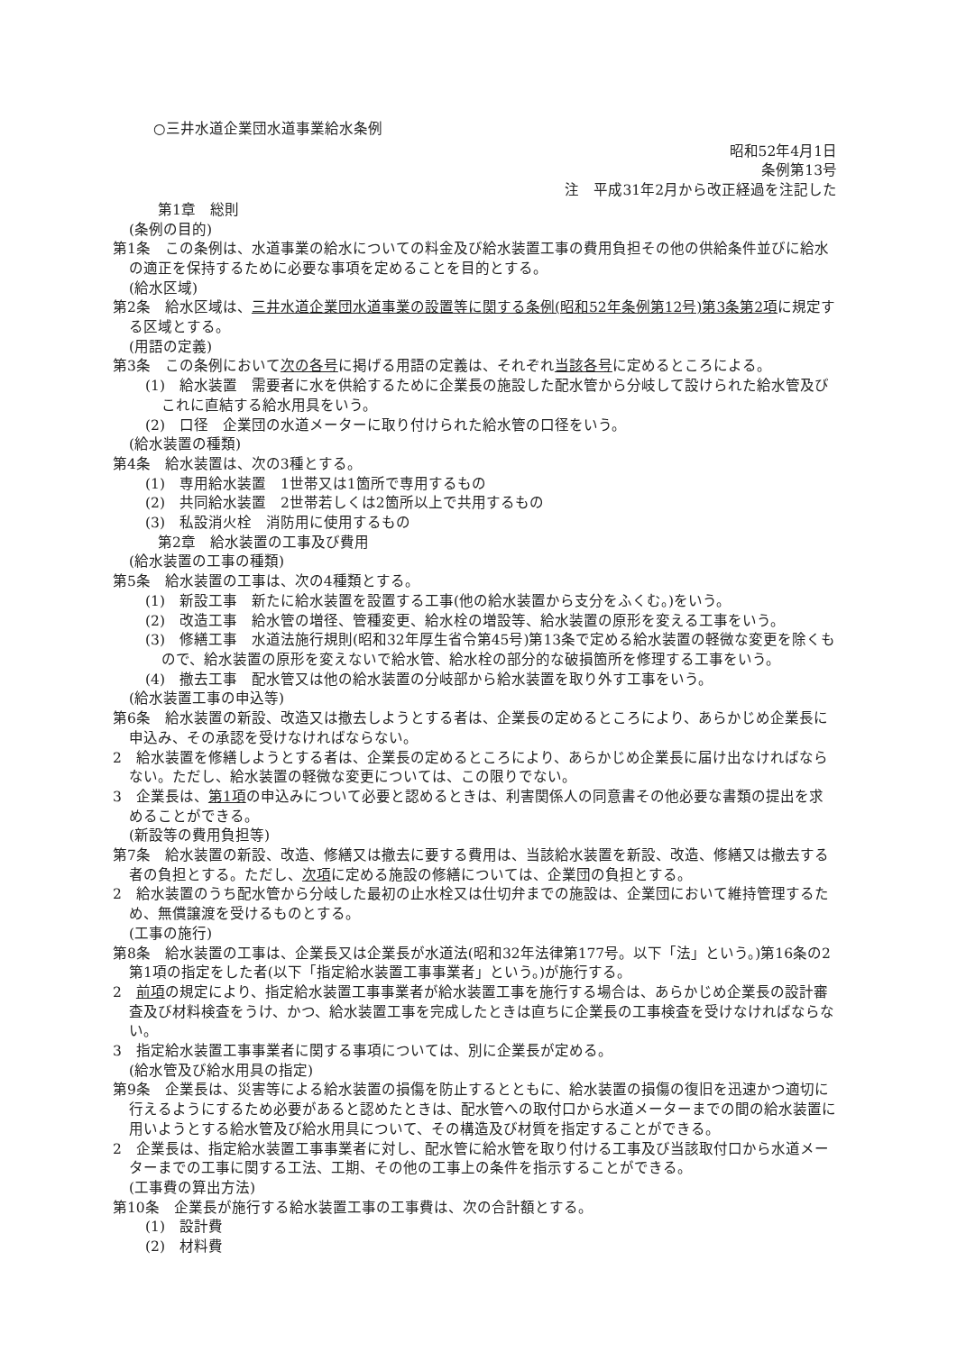○三井水道企業団水道事業給水条例
昭和52年4月1日
条例第13号
注　平成31年2月から改正経過を注記した
第1章　総則
(条例の目的)
第1条　この条例は、水道事業の給水についての料金及び給水装置工事の費用負担その他の供給条件並びに給水の適正を保持するために必要な事項を定めることを目的とする。
(給水区域)
第2条　給水区域は、三井水道企業団水道事業の設置等に関する条例(昭和52年条例第12号)第3条第2項に規定する区域とする。
(用語の定義)
第3条　この条例において次の各号に掲げる用語の定義は、それぞれ当該各号に定めるところによる。
(1)　給水装置　需要者に水を供給するために企業長の施設した配水管から分岐して設けられた給水管及びこれに直結する給水用具をいう。
(2)　口径　企業団の水道メーターに取り付けられた給水管の口径をいう。
(給水装置の種類)
第4条　給水装置は、次の3種とする。
(1)　専用給水装置　1世帯又は1箇所で専用するもの
(2)　共同給水装置　2世帯若しくは2箇所以上で共用するもの
(3)　私設消火栓　消防用に使用するもの
第2章　給水装置の工事及び費用
(給水装置の工事の種類)
第5条　給水装置の工事は、次の4種類とする。
(1)　新設工事　新たに給水装置を設置する工事(他の給水装置から支分をふくむ。)をいう。
(2)　改造工事　給水管の増径、管種変更、給水栓の増設等、給水装置の原形を変える工事をいう。
(3)　修繕工事　水道法施行規則(昭和32年厚生省令第45号)第13条で定める給水装置の軽微な変更を除くもので、給水装置の原形を変えないで給水管、給水栓の部分的な破損箇所を修理する工事をいう。
(4)　撤去工事　配水管又は他の給水装置の分岐部から給水装置を取り外す工事をいう。
(給水装置工事の申込等)
第6条　給水装置の新設、改造又は撤去しようとする者は、企業長の定めるところにより、あらかじめ企業長に申込み、その承認を受けなければならない。
2　給水装置を修繕しようとする者は、企業長の定めるところにより、あらかじめ企業長に届け出なければならない。ただし、給水装置の軽微な変更については、この限りでない。
3　企業長は、第1項の申込みについて必要と認めるときは、利害関係人の同意書その他必要な書類の提出を求めることができる。
(新設等の費用負担等)
第7条　給水装置の新設、改造、修繕又は撤去に要する費用は、当該給水装置を新設、改造、修繕又は撤去する者の負担とする。ただし、次項に定める施設の修繕については、企業団の負担とする。
2　給水装置のうち配水管から分岐した最初の止水栓又は仕切弁までの施設は、企業団において維持管理するため、無償譲渡を受けるものとする。
(工事の施行)
第8条　給水装置の工事は、企業長又は企業長が水道法(昭和32年法律第177号。以下「法」という。)第16条の2第1項の指定をした者(以下「指定給水装置工事事業者」という。)が施行する。
2　前項の規定により、指定給水装置工事事業者が給水装置工事を施行する場合は、あらかじめ企業長の設計審査及び材料検査をうけ、かつ、給水装置工事を完成したときは直ちに企業長の工事検査を受けなければならない。
3　指定給水装置工事事業者に関する事項については、別に企業長が定める。
(給水管及び給水用具の指定)
第9条　企業長は、災害等による給水装置の損傷を防止するとともに、給水装置の損傷の復旧を迅速かつ適切に行えるようにするため必要があると認めたときは、配水管への取付口から水道メーターまでの間の給水装置に用いようとする給水管及び給水用具について、その構造及び材質を指定することができる。
2　企業長は、指定給水装置工事事業者に対し、配水管に給水管を取り付ける工事及び当該取付口から水道メーターまでの工事に関する工法、工期、その他の工事上の条件を指示することができる。
(工事費の算出方法)
第10条　企業長が施行する給水装置工事の工事費は、次の合計額とする。
(1)　設計費
(2)　材料費